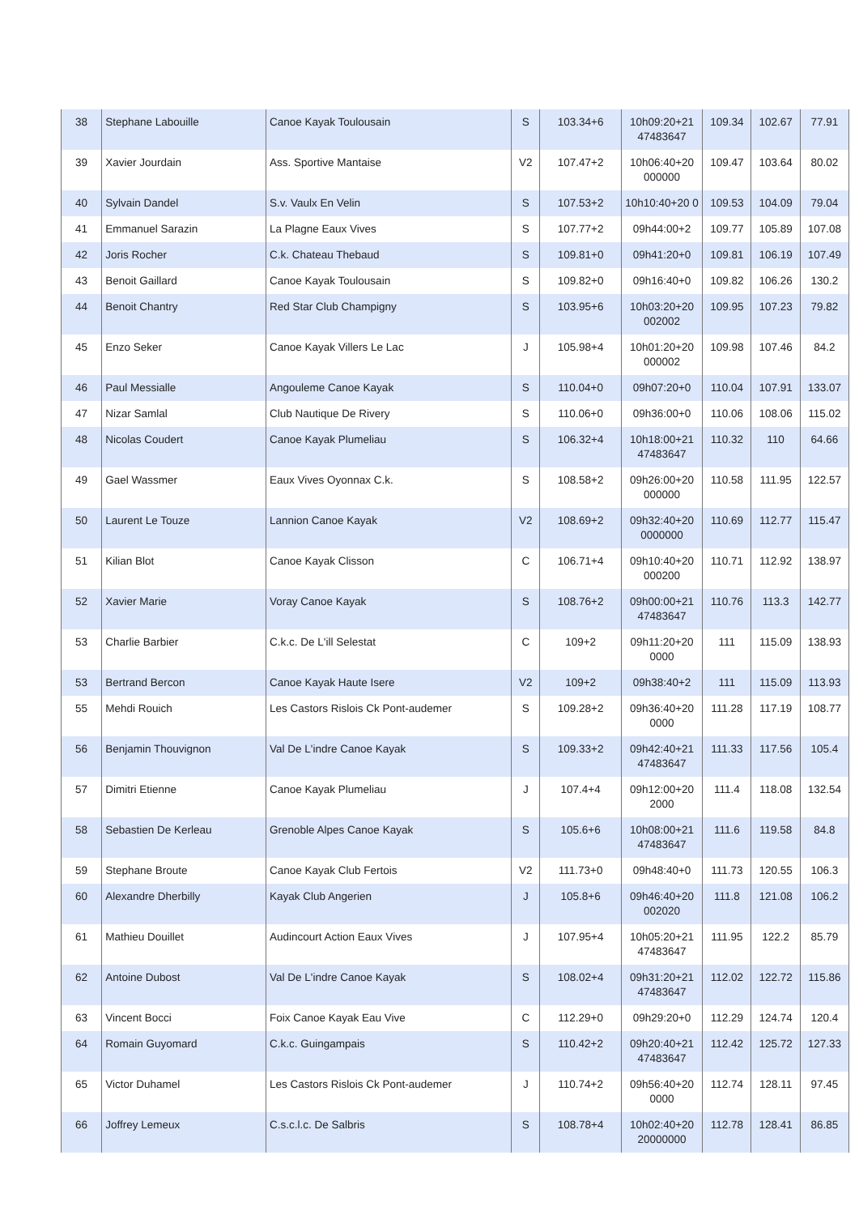| 38 | Stephane Labouille | Canoe Kayak Toulousain | S | 103.34+6 | 10h09:20+21 47483647 | 109.34 | 102.67 | 77.91 |
| 39 | Xavier Jourdain | Ass. Sportive Mantaise | V2 | 107.47+2 | 10h06:40+20 000000 | 109.47 | 103.64 | 80.02 |
| 40 | Sylvain Dandel | S.v. Vaulx En Velin | S | 107.53+2 | 10h10:40+20 0 | 109.53 | 104.09 | 79.04 |
| 41 | Emmanuel Sarazin | La Plagne Eaux Vives | S | 107.77+2 | 09h44:00+2 | 109.77 | 105.89 | 107.08 |
| 42 | Joris Rocher | C.k. Chateau Thebaud | S | 109.81+0 | 09h41:20+0 | 109.81 | 106.19 | 107.49 |
| 43 | Benoit Gaillard | Canoe Kayak Toulousain | S | 109.82+0 | 09h16:40+0 | 109.82 | 106.26 | 130.2 |
| 44 | Benoit Chantry | Red Star Club Champigny | S | 103.95+6 | 10h03:20+20 002002 | 109.95 | 107.23 | 79.82 |
| 45 | Enzo Seker | Canoe Kayak Villers Le Lac | J | 105.98+4 | 10h01:20+20 000002 | 109.98 | 107.46 | 84.2 |
| 46 | Paul Messialle | Angouleme Canoe Kayak | S | 110.04+0 | 09h07:20+0 | 110.04 | 107.91 | 133.07 |
| 47 | Nizar Samlal | Club Nautique De Rivery | S | 110.06+0 | 09h36:00+0 | 110.06 | 108.06 | 115.02 |
| 48 | Nicolas Coudert | Canoe Kayak Plumeliau | S | 106.32+4 | 10h18:00+21 47483647 | 110.32 | 110 | 64.66 |
| 49 | Gael Wassmer | Eaux Vives Oyonnax C.k. | S | 108.58+2 | 09h26:00+20 000000 | 110.58 | 111.95 | 122.57 |
| 50 | Laurent Le Touze | Lannion Canoe Kayak | V2 | 108.69+2 | 09h32:40+20 0000000 | 110.69 | 112.77 | 115.47 |
| 51 | Kilian Blot | Canoe Kayak Clisson | C | 106.71+4 | 09h10:40+20 000200 | 110.71 | 112.92 | 138.97 |
| 52 | Xavier Marie | Voray Canoe Kayak | S | 108.76+2 | 09h00:00+21 47483647 | 110.76 | 113.3 | 142.77 |
| 53 | Charlie Barbier | C.k.c. De L'ill Selestat | C | 109+2 | 09h11:20+20 0000 | 111 | 115.09 | 138.93 |
| 53 | Bertrand Bercon | Canoe Kayak Haute Isere | V2 | 109+2 | 09h38:40+2 | 111 | 115.09 | 113.93 |
| 55 | Mehdi Rouich | Les Castors Rislois Ck Pont-audemer | S | 109.28+2 | 09h36:40+20 0000 | 111.28 | 117.19 | 108.77 |
| 56 | Benjamin Thouvignon | Val De L'indre Canoe Kayak | S | 109.33+2 | 09h42:40+21 47483647 | 111.33 | 117.56 | 105.4 |
| 57 | Dimitri Etienne | Canoe Kayak Plumeliau | J | 107.4+4 | 09h12:00+20 2000 | 111.4 | 118.08 | 132.54 |
| 58 | Sebastien De Kerleau | Grenoble Alpes Canoe Kayak | S | 105.6+6 | 10h08:00+21 47483647 | 111.6 | 119.58 | 84.8 |
| 59 | Stephane Broute | Canoe Kayak Club Fertois | V2 | 111.73+0 | 09h48:40+0 | 111.73 | 120.55 | 106.3 |
| 60 | Alexandre Dherbilly | Kayak Club Angerien | J | 105.8+6 | 09h46:40+20 002020 | 111.8 | 121.08 | 106.2 |
| 61 | Mathieu Douillet | Audincourt Action Eaux Vives | J | 107.95+4 | 10h05:20+21 47483647 | 111.95 | 122.2 | 85.79 |
| 62 | Antoine Dubost | Val De L'indre Canoe Kayak | S | 108.02+4 | 09h31:20+21 47483647 | 112.02 | 122.72 | 115.86 |
| 63 | Vincent Bocci | Foix Canoe Kayak Eau Vive | C | 112.29+0 | 09h29:20+0 | 112.29 | 124.74 | 120.4 |
| 64 | Romain Guyomard | C.k.c. Guingampais | S | 110.42+2 | 09h20:40+21 47483647 | 112.42 | 125.72 | 127.33 |
| 65 | Victor Duhamel | Les Castors Rislois Ck Pont-audemer | J | 110.74+2 | 09h56:40+20 0000 | 112.74 | 128.11 | 97.45 |
| 66 | Joffrey Lemeux | C.s.c.l.c. De Salbris | S | 108.78+4 | 10h02:40+20 20000000 | 112.78 | 128.41 | 86.85 |